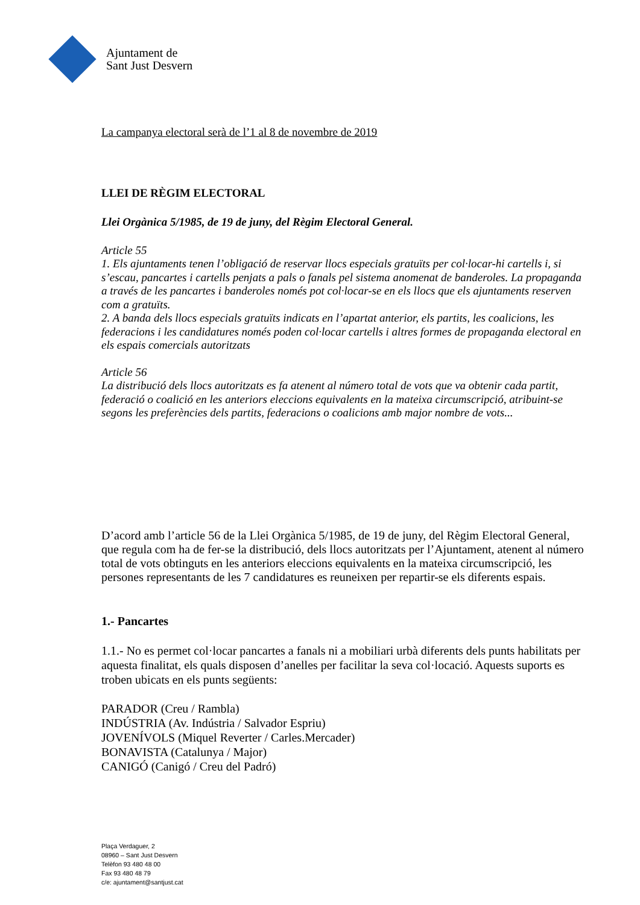Ajuntament de
Sant Just Desvern
La campanya electoral serà de l’1 al 8 de novembre de 2019
LLEI DE RÈGIM ELECTORAL
Llei Orgànica 5/1985, de 19 de juny, del Règim Electoral General.
Article 55
1. Els ajuntaments tenen l’obligació de reservar llocs especials gratuïts per col·locar-hi cartells i, si s’escau, pancartes i cartells penjats a pals o fanals pel sistema anomenat de banderoles. La propaganda a través de les pancartes i banderoles només pot col·locar-se en els llocs que els ajuntaments reserven com a gratuïts.
2. A banda dels llocs especials gratuïts indicats en l’apartat anterior, els partits, les coalicions, les federacions i les candidatures només poden col·locar cartells i altres formes de propaganda electoral en els espais comercials autoritzats
Article 56
La distribució dels llocs autoritzats es fa atenent al número total de vots que va obtenir cada partit, federació o coalició en les anteriors eleccions equivalents en la mateixa circumscripció, atribuint-se segons les preferències dels partits, federacions o coalicions amb major nombre de vots...
D’acord amb l’article 56 de la Llei Orgànica 5/1985, de 19 de juny, del Règim Electoral General, que regula com ha de fer-se la distribució, dels llocs autoritzats per l’Ajuntament, atenent al número total de vots obtinguts en les anteriors eleccions equivalents en la mateixa circumscripció, les persones representants de les 7 candidatures es reuneixen per repartir-se els diferents espais.
1.- Pancartes
1.1.- No es permet col·locar pancartes a fanals ni a mobiliari urbà diferents dels punts habilitats per aquesta finalitat, els quals disposen d’anelles per facilitar la seva col·locació. Aquests suports es troben ubicats en els punts següents:
PARADOR (Creu / Rambla)
INDÚSTRIA (Av. Indústria / Salvador Espriu)
JOVENÍVOLS (Miquel Reverter / Carles.Mercader)
BONAVISTA (Catalunya / Major)
CANIGÓ (Canigó / Creu del Padró)
Plaça Verdaguer, 2
08960 – Sant Just Desvern
Telèfon 93 480 48 00
Fax 93 480 48 79
c/e: ajuntament@santjust.cat